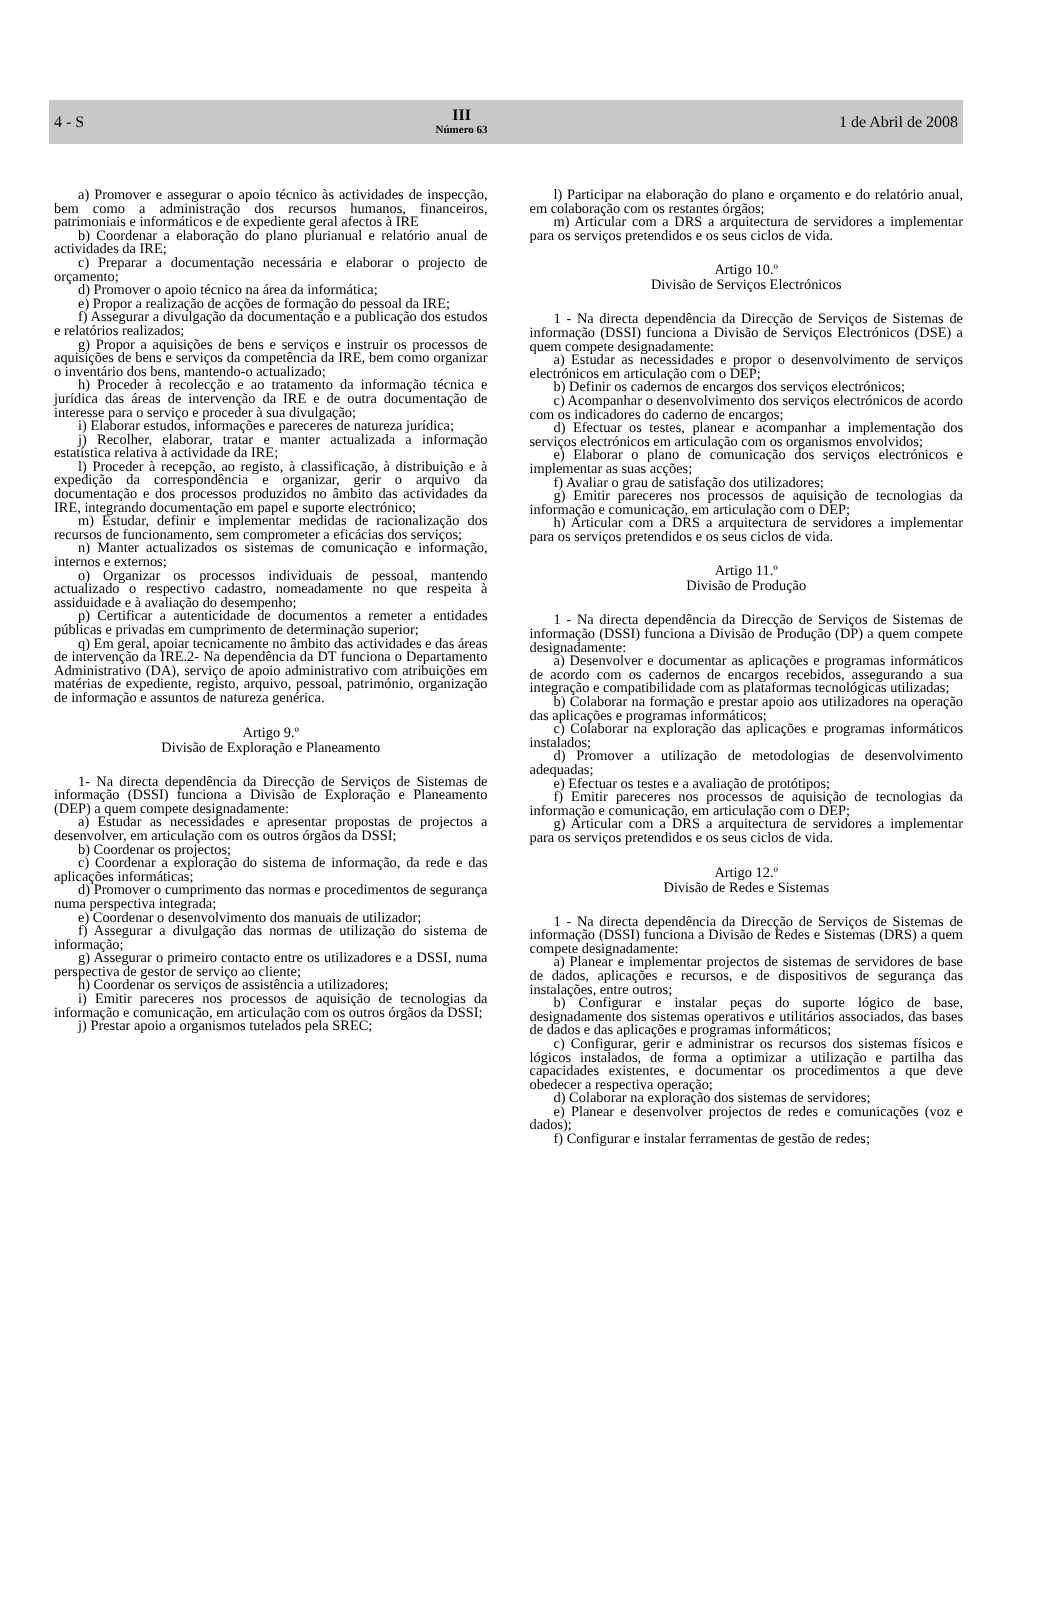4 - S
III
Número 63
1 de Abril de 2008
a) Promover e assegurar o apoio técnico às actividades de inspecção, bem como a administração dos recursos humanos, financeiros, patrimoniais e informáticos e de expediente geral afectos à IRE
b) Coordenar a elaboração do plano plurianual e relatório anual de actividades da IRE;
c) Preparar a documentação necessária e elaborar o projecto de orçamento;
d) Promover o apoio técnico na área da informática;
e) Propor a realização de acções de formação do pessoal da IRE;
f) Assegurar a divulgação da documentação e a publicação dos estudos e relatórios realizados;
g) Propor a aquisições de bens e serviços e instruir os processos de aquisições de bens e serviços da competência da IRE, bem como organizar o inventário dos bens, mantendo-o actualizado;
h) Proceder à recolecção e ao tratamento da informação técnica e jurídica das áreas de intervenção da IRE e de outra documentação de interesse para o serviço e proceder à sua divulgação;
i) Elaborar estudos, informações e pareceres de natureza jurídica;
j) Recolher, elaborar, tratar e manter actualizada a informação estatística relativa à actividade da IRE;
l) Proceder à recepção, ao registo, à classificação, à distribuição e à expedição da correspondência e organizar, gerir o arquivo da documentação e dos processos produzidos no âmbito das actividades da IRE, integrando documentação em papel e suporte electrónico;
m) Estudar, definir e implementar medidas de racionalização dos recursos de funcionamento, sem comprometer a eficácias dos serviços;
n) Manter actualizados os sistemas de comunicação e informação, internos e externos;
o) Organizar os processos individuais de pessoal, mantendo actualizado o respectivo cadastro, nomeadamente no que respeita à assiduidade e à avaliação do desempenho;
p) Certificar a autenticidade de documentos a remeter a entidades públicas e privadas em cumprimento de determinação superior;
q) Em geral, apoiar tecnicamente no âmbito das actividades e das áreas de intervenção da IRE.2- Na dependência da DT funciona o Departamento Administrativo (DA), serviço de apoio administrativo com atribuições em matérias de expediente, registo, arquivo, pessoal, património, organização de informação e assuntos de natureza genérica.
Artigo 9.º
Divisão de Exploração e Planeamento
1- Na directa dependência da Direcção de Serviços de Sistemas de informação (DSSI) funciona a Divisão de Exploração e Planeamento (DEP) a quem compete designadamente:
a) Estudar as necessidades e apresentar propostas de projectos a desenvolver, em articulação com os outros órgãos da DSSI;
b) Coordenar os projectos;
c) Coordenar a exploração do sistema de informação, da rede e das aplicações informáticas;
d) Promover o cumprimento das normas e procedimentos de segurança numa perspectiva integrada;
e) Coordenar o desenvolvimento dos manuais de utilizador;
f) Assegurar a divulgação das normas de utilização do sistema de informação;
g) Assegurar o primeiro contacto entre os utilizadores e a DSSI, numa perspectiva de gestor de serviço ao cliente;
h) Coordenar os serviços de assistência a utilizadores;
i) Emitir pareceres nos processos de aquisição de tecnologias da informação e comunicação, em articulação com os outros órgãos da DSSI;
j) Prestar apoio a organismos tutelados pela SREC;
l) Participar na elaboração do plano e orçamento e do relatório anual, em colaboração com os restantes órgãos;
m) Articular com a DRS a arquitectura de servidores a implementar para os serviços pretendidos e os seus ciclos de vida.
Artigo 10.º
Divisão de Serviços Electrónicos
1 - Na directa dependência da Direcção de Serviços de Sistemas de informação (DSSI) funciona a Divisão de Serviços Electrónicos (DSE) a quem compete designadamente:
a) Estudar as necessidades e propor o desenvolvimento de serviços electrónicos em articulação com o DEP;
b) Definir os cadernos de encargos dos serviços electrónicos;
c) Acompanhar o desenvolvimento dos serviços electrónicos de acordo com os indicadores do caderno de encargos;
d) Efectuar os testes, planear e acompanhar a implementação dos serviços electrónicos em articulação com os organismos envolvidos;
e) Elaborar o plano de comunicação dos serviços electrónicos e implementar as suas acções;
f) Avaliar o grau de satisfação dos utilizadores;
g) Emitir pareceres nos processos de aquisição de tecnologias da informação e comunicação, em articulação com o DEP;
h) Articular com a DRS a arquitectura de servidores a implementar para os serviços pretendidos e os seus ciclos de vida.
Artigo 11.º
Divisão de Produção
1 - Na directa dependência da Direcção de Serviços de Sistemas de informação (DSSI) funciona a Divisão de Produção (DP) a quem compete designadamente:
a) Desenvolver e documentar as aplicações e programas informáticos de acordo com os cadernos de encargos recebidos, assegurando a sua integração e compatibilidade com as plataformas tecnológicas utilizadas;
b) Colaborar na formação e prestar apoio aos utilizadores na operação das aplicações e programas informáticos;
c) Colaborar na exploração das aplicações e programas informáticos instalados;
d) Promover a utilização de metodologias de desenvolvimento adequadas;
e) Efectuar os testes e a avaliação de protótipos;
f) Emitir pareceres nos processos de aquisição de tecnologias da informação e comunicação, em articulação com o DEP;
g) Articular com a DRS a arquitectura de servidores a implementar para os serviços pretendidos e os seus ciclos de vida.
Artigo 12.º
Divisão de Redes e Sistemas
1 - Na directa dependência da Direcção de Serviços de Sistemas de informação (DSSI) funciona a Divisão de Redes e Sistemas (DRS) a quem compete designadamente:
a) Planear e implementar projectos de sistemas de servidores de base de dados, aplicações e recursos, e de dispositivos de segurança das instalações, entre outros;
b) Configurar e instalar peças do suporte lógico de base, designadamente dos sistemas operativos e utilitários associados, das bases de dados e das aplicações e programas informáticos;
c) Configurar, gerir e administrar os recursos dos sistemas físicos e lógicos instalados, de forma a optimizar a utilização e partilha das capacidades existentes, e documentar os procedimentos a que deve obedecer a respectiva operação;
d) Colaborar na exploração dos sistemas de servidores;
e) Planear e desenvolver projectos de redes e comunicações (voz e dados);
f) Configurar e instalar ferramentas de gestão de redes;